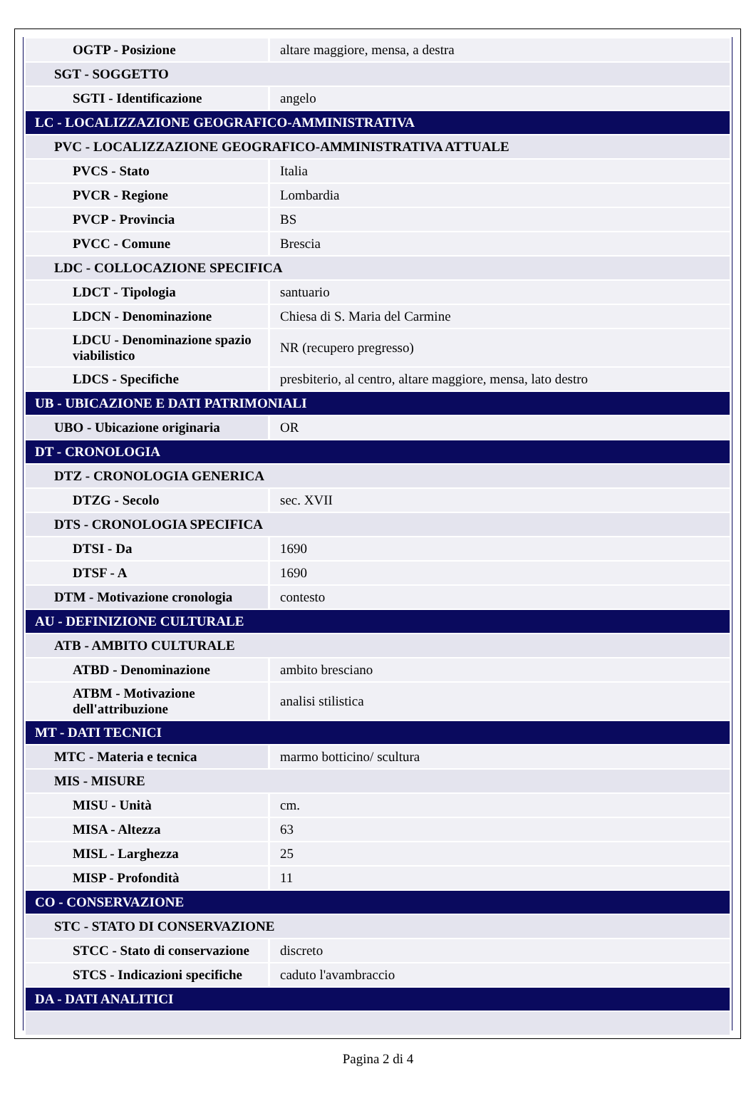| OGTP - Posizione | altare maggiore, mensa, a destra |
| SGT - SOGGETTO | |
| SGTI - Identificazione | angelo |
| LC - LOCALIZZAZIONE GEOGRAFICO-AMMINISTRATIVA | |
| PVC - LOCALIZZAZIONE GEOGRAFICO-AMMINISTRATIVA ATTUALE | |
| PVCS - Stato | Italia |
| PVCR - Regione | Lombardia |
| PVCP - Provincia | BS |
| PVCC - Comune | Brescia |
| LDC - COLLOCAZIONE SPECIFICA | |
| LDCT - Tipologia | santuario |
| LDCN - Denominazione | Chiesa di S. Maria del Carmine |
| LDCU - Denominazione spazio viabilistico | NR (recupero pregresso) |
| LDCS - Specifiche | presbiterio, al centro, altare maggiore, mensa, lato destro |
| UB - UBICAZIONE E DATI PATRIMONIALI | |
| UBO - Ubicazione originaria | OR |
| DT - CRONOLOGIA | |
| DTZ - CRONOLOGIA GENERICA | |
| DTZG - Secolo | sec. XVII |
| DTS - CRONOLOGIA SPECIFICA | |
| DTSI - Da | 1690 |
| DTSF - A | 1690 |
| DTM - Motivazione cronologia | contesto |
| AU - DEFINIZIONE CULTURALE | |
| ATB - AMBITO CULTURALE | |
| ATBD - Denominazione | ambito bresciano |
| ATBM - Motivazione dell'attribuzione | analisi stilistica |
| MT - DATI TECNICI | |
| MTC - Materia e tecnica | marmo botticino/ scultura |
| MIS - MISURE | |
| MISU - Unità | cm. |
| MISA - Altezza | 63 |
| MISL - Larghezza | 25 |
| MISP - Profondità | 11 |
| CO - CONSERVAZIONE | |
| STC - STATO DI CONSERVAZIONE | |
| STCC - Stato di conservazione | discreto |
| STCS - Indicazioni specifiche | caduto l'avambraccio |
| DA - DATI ANALITICI | |
Pagina 2 di 4